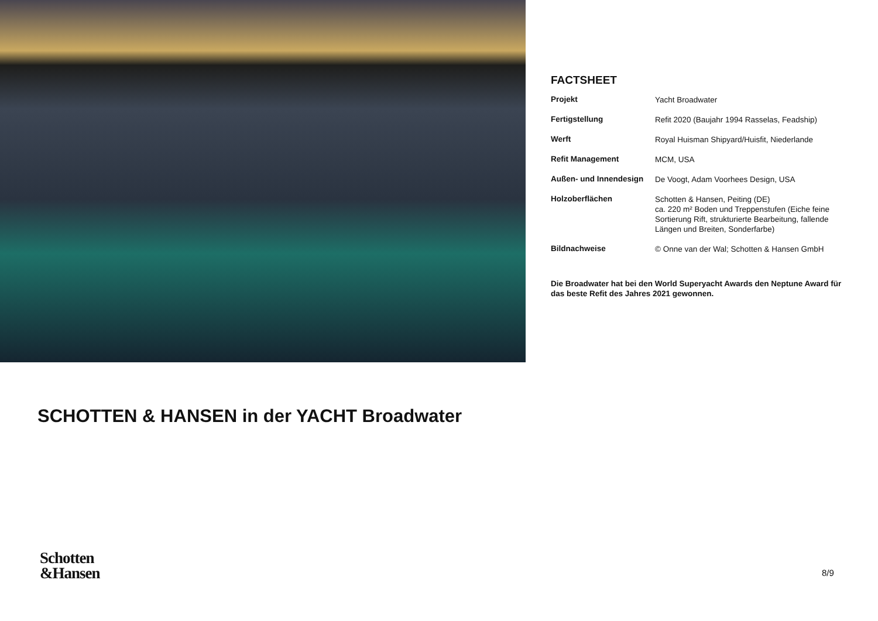FACTSHEET
| Projekt | Yacht Broadwater |
| Fertigstellung | Refit 2020 (Baujahr 1994 Rasselas, Feadship) |
| Werft | Royal Huisman Shipyard/Huisfit, Niederlande |
| Refit Management | MCM, USA |
| Außen- und Innendesign | De Voogt, Adam Voorhees Design, USA |
| Holzoberflächen | Schotten & Hansen, Peiting (DE) ca. 220 m² Boden und Treppenstufen (Eiche feine Sortierung Rift, strukturierte Bearbeitung, fallende Längen und Breiten, Sonderfarbe) |
| Bildnachweise | © Onne van der Wal; Schotten & Hansen GmbH |
Die Broadwater hat bei den World Superyacht Awards den Neptune Award für das beste Refit des Jahres 2021 gewonnen.
SCHOTTEN & HANSEN in der YACHT Broadwater
Schotten
&Hansen
8/9